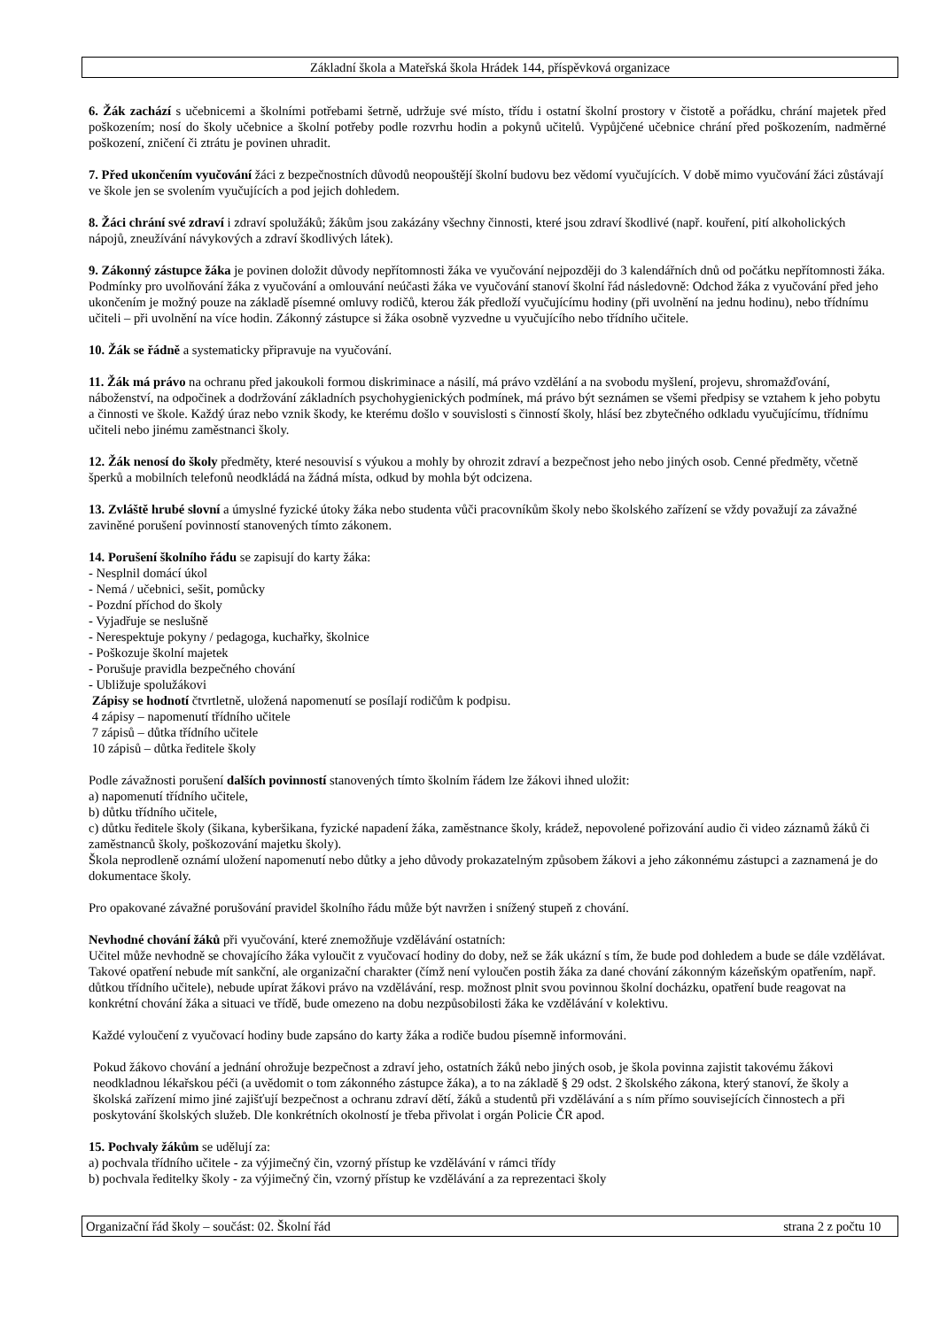Základní škola a Mateřská škola Hrádek 144, příspěvková organizace
6. Žák zachází s učebnicemi a školními potřebami šetrně, udržuje své místo, třídu i ostatní školní prostory v čistotě a pořádku, chrání majetek před poškozením; nosí do školy učebnice a školní potřeby podle rozvrhu hodin a pokynů učitelů. Vypůjčené učebnice chrání před poškozením, nadměrné poškození, zničení či ztrátu je povinen uhradit.
7. Před ukončením vyučování žáci z bezpečnostních důvodů neopouštějí školní budovu bez vědomí vyučujících. V době mimo vyučování žáci zůstávají ve škole jen se svolením vyučujících a pod jejich dohledem.
8. Žáci chrání své zdraví i zdraví spolužáků; žákům jsou zakázány všechny činnosti, které jsou zdraví škodlivé (např. kouření, pití alkoholických nápojů, zneužívání návykových a zdraví škodlivých látek).
9. Zákonný zástupce žáka je povinen doložit důvody nepřítomnosti žáka ve vyučování nejpozději do 3 kalendářních dnů od počátku nepřítomnosti žáka. Podmínky pro uvolňování žáka z vyučování a omlouvání neúčasti žáka ve vyučování stanoví školní řád následovně: Odchod žáka z vyučování před jeho ukončením je možný pouze na základě písemné omluvy rodičů, kterou žák předloží vyučujícímu hodiny (při uvolnění na jednu hodinu), nebo třídnímu učiteli – při uvolnění na více hodin. Zákonný zástupce si žáka osobně vyzvedne u vyučujícího nebo třídního učitele.
10. Žák se řádně a systematicky připravuje na vyučování.
11. Žák má právo na ochranu před jakoukoli formou diskriminace a násilí, má právo vzdělání a na svobodu myšlení, projevu, shromažďování, náboženství, na odpočinek a dodržování základních psychohygienických podmínek, má právo být seznámen se všemi předpisy se vztahem k jeho pobytu a činnosti ve škole. Každý úraz nebo vznik škody, ke kterému došlo v souvislosti s činností školy, hlásí bez zbytečného odkladu vyučujícímu, třídnímu učiteli nebo jinému zaměstnanci školy.
12. Žák nenosí do školy předměty, které nesouvisí s výukou a mohly by ohrozit zdraví a bezpečnost jeho nebo jiných osob. Cenné předměty, včetně šperků a mobilních telefonů neodkládá na žádná místa, odkud by mohla být odcizena.
13. Zvláště hrubé slovní a úmyslné fyzické útoky žáka nebo studenta vůči pracovníkům školy nebo školského zařízení se vždy považují za závažné zaviněné porušení povinností stanovených tímto zákonem.
14. Porušení školního řádu se zapisují do karty žáka:
- Nesplnil domácí úkol
- Nemá / učebnici, sešit, pomůcky
- Pozdní příchod do školy
- Vyjadřuje se neslušně
- Nerespektuje pokyny / pedagoga, kuchařky, školnice
- Poškozuje školní majetek
- Porušuje pravidla bezpečného chování
- Ubližuje spolužákovi
Zápisy se hodnotí čtvrtletně, uložená napomenutí se posílají rodičům k podpisu.
4 zápisy – napomenutí třídního učitele
7 zápisů – důtka třídního učitele
10 zápisů – důtka ředitele školy
Podle závažnosti porušení dalších povinností stanovených tímto školním řádem lze žákovi ihned uložit:
a) napomenutí třídního učitele,
b) důtku třídního učitele,
c) důtku ředitele školy (šikana, kyberšikana, fyzické napadení žáka, zaměstnance školy, krádež, nepovolené pořizování audio či video záznamů žáků či zaměstnanců školy, poškozování majetku školy).
Škola neprodleně oznámí uložení napomenutí nebo důtky a jeho důvody prokazatelným způsobem žákovi a jeho zákonnému zástupci a zaznamená je do dokumentace školy.
Pro opakované závažné porušování pravidel školního řádu může být navržen i snížený stupeň z chování.
Nevhodné chování žáků při vyučování, které znemožňuje vzdělávání ostatních:
Učitel může nevhodně se chovajícího žáka vyloučit z vyučovací hodiny do doby, než se žák ukázní s tím, že bude pod dohledem a bude se dále vzdělávat.
Takové opatření nebude mít sankční, ale organizační charakter (čímž není vyloučen postih žáka za dané chování zákonným kázeňským opatřením, např. důtkou třídního učitele), nebude upírat žákovi právo na vzdělávání, resp. možnost plnit svou povinnou školní docházku, opatření bude reagovat na konkrétní chování žáka a situaci ve třídě, bude omezeno na dobu nezpůsobilosti žáka ke vzdělávání v kolektivu.
Každé vyloučení z vyučovací hodiny bude zapsáno do karty žáka a rodiče budou písemně informováni.
Pokud žákovo chování a jednání ohrožuje bezpečnost a zdraví jeho, ostatních žáků nebo jiných osob, je škola povinna zajistit takovému žákovi neodkladnou lékařskou péči (a uvědomit o tom zákonného zástupce žáka), a to na základě § 29 odst. 2 školského zákona, který stanoví, že školy a školská zařízení mimo jiné zajišťují bezpečnost a ochranu zdraví dětí, žáků a studentů při vzdělávání a s ním přímo souvisejících činnostech a při poskytování školských služeb. Dle konkrétních okolností je třeba přivolat i orgán Policie ČR apod.
15. Pochvaly žákům se udělují za:
a) pochvala třídního učitele - za výjimečný čin, vzorný přístup ke vzdělávání v rámci třídy
b) pochvala ředitelky školy - za výjimečný čin, vzorný přístup ke vzdělávání a za reprezentaci školy
Organizační řád školy – součást: 02. Školní řád strana 2 z počtu 10